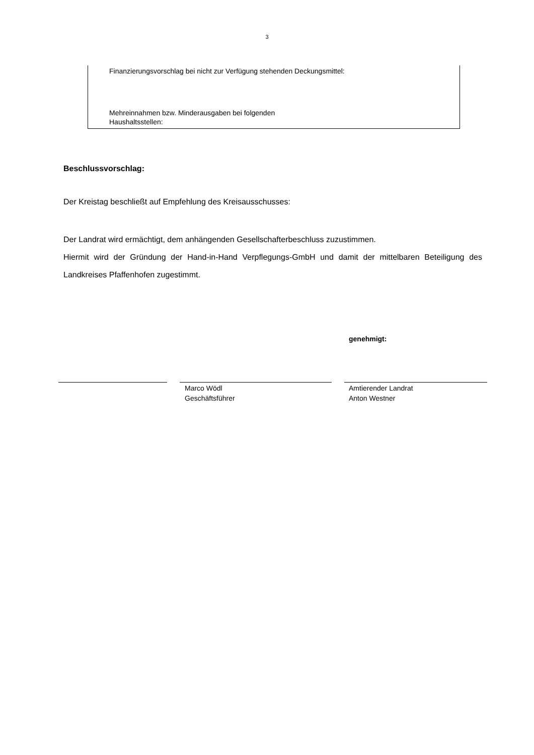3
Finanzierungsvorschlag bei nicht zur Verfügung stehenden Deckungsmittel:
Mehreinnahmen bzw. Minderausgaben bei folgenden
Haushaltsstellen:
Beschlussvorschlag:
Der Kreistag beschließt auf Empfehlung des Kreisausschusses:
Der Landrat wird ermächtigt, dem anhängenden Gesellschafterbeschluss zuzustimmen.
Hiermit wird der Gründung der Hand-in-Hand Verpflegungs-GmbH und damit der mittelbaren Beteiligung des Landkreises Pfaffenhofen zugestimmt.
genehmigt:
Marco Wödl
Geschäftsführer
Amtierender Landrat
Anton Westner